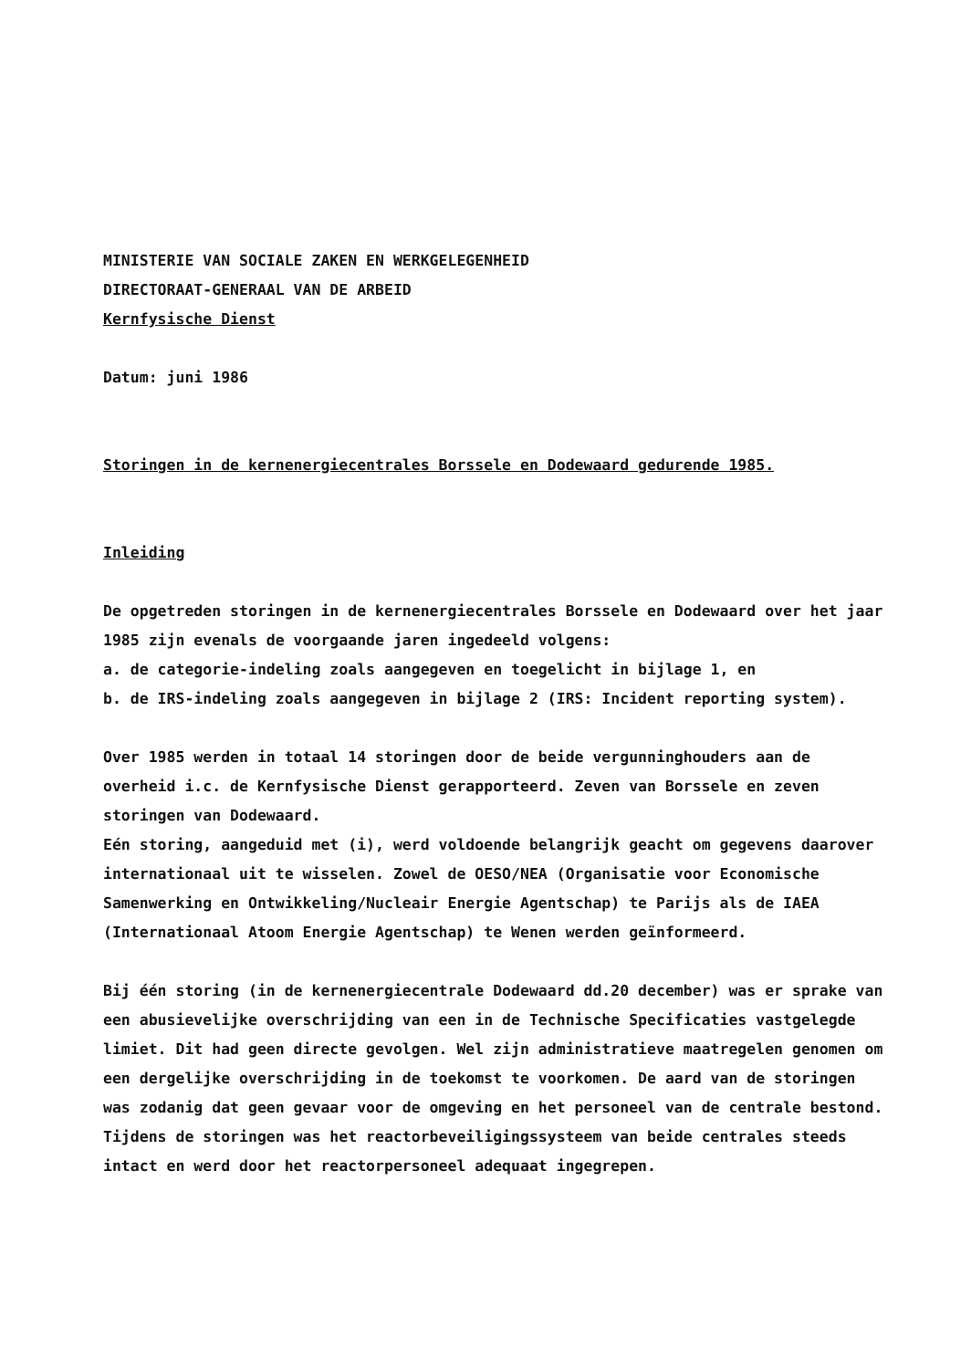MINISTERIE VAN SOCIALE ZAKEN EN WERKGELEGENHEID
DIRECTORAAT-GENERAAL VAN DE ARBEID
Kernfysische Dienst
Datum: juni 1986
Storingen in de kernenergiecentrales Borssele en Dodewaard gedurende 1985.
Inleiding
De opgetreden storingen in de kernenergiecentrales Borssele en Dodewaard over het jaar 1985 zijn evenals de voorgaande jaren ingedeeld volgens:
a. de categorie-indeling zoals aangegeven en toegelicht in bijlage 1, en
b. de IRS-indeling zoals aangegeven in bijlage 2 (IRS: Incident reporting system).
Over 1985 werden in totaal 14 storingen door de beide vergunninghouders aan de overheid i.c. de Kernfysische Dienst gerapporteerd. Zeven van Borssele en zeven storingen van Dodewaard.
Eén storing, aangeduid met (i), werd voldoende belangrijk geacht om gegevens daarover internationaal uit te wisselen. Zowel de OESO/NEA (Organisatie voor Economische Samenwerking en Ontwikkeling/Nucleair Energie Agentschap) te Parijs als de IAEA (Internationaal Atoom Energie Agentschap) te Wenen werden geïnformeerd.
Bij één storing (in de kernenergiecentrale Dodewaard dd.20 december) was er sprake van een abusievelijke overschrijding van een in de Technische Specificaties vastgelegde limiet. Dit had geen directe gevolgen. Wel zijn administratieve maatregelen genomen om een dergelijke overschrijding in de toekomst te voorkomen. De aard van de storingen was zodanig dat geen gevaar voor de omgeving en het personeel van de centrale bestond. Tijdens de storingen was het reactorbeveiligingssysteem van beide centrales steeds intact en werd door het reactorpersoneel adequaat ingegrepen.